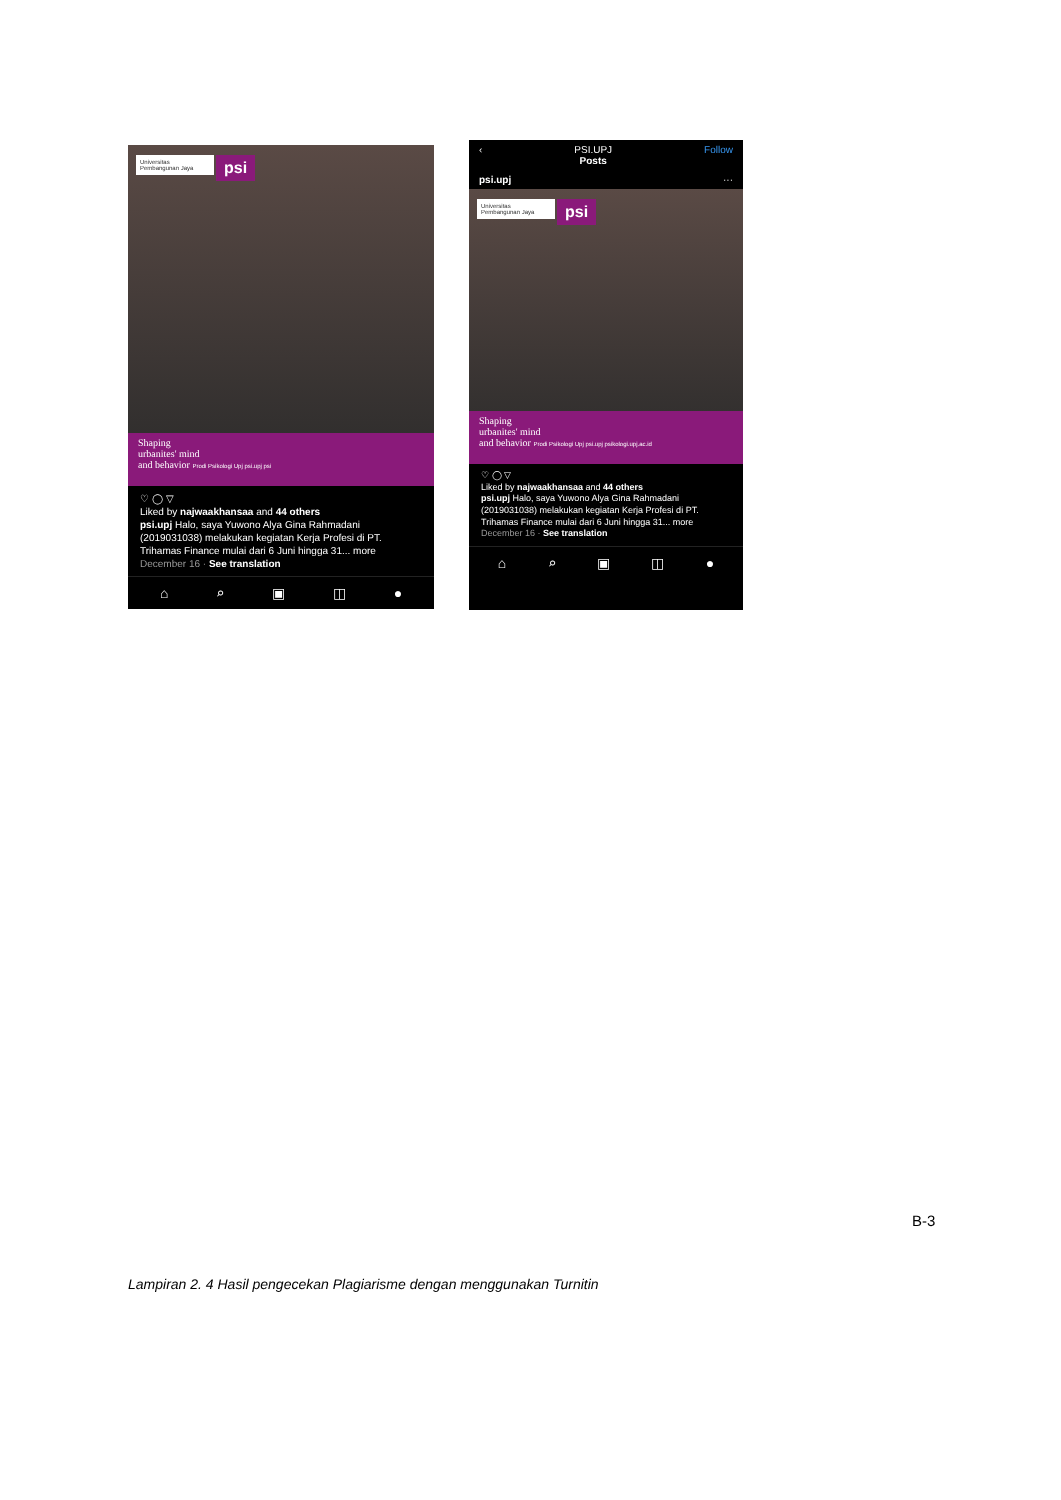Universitas Pembangunan Jaya
psi
Shaping
urbanites' mind
and behavior Prodi Psikologi Upj psi.upj psi
♡ ◯ ▽
Liked by najwaakhansaa and 44 others
psi.upj Halo, saya Yuwono Alya Gina Rahmadani (2019031038) melakukan kegiatan Kerja Profesi di PT. Trihamas Finance mulai dari 6 Juni hingga 31... more
December 16 · See translation
⌂ ⌕ ▣ ◫ ●
‹ PSI.UPJ
Posts Follow
psi.upj ···
Universitas Pembangunan Jaya
psi
Shaping
urbanites' mind
and behavior Prodi Psikologi Upj psi.upj psikologi.upj.ac.id
♡ ◯ ▽
Liked by najwaakhansaa and 44 others
psi.upj Halo, saya Yuwono Alya Gina Rahmadani (2019031038) melakukan kegiatan Kerja Profesi di PT. Trihamas Finance mulai dari 6 Juni hingga 31... more
December 16 · See translation
⌂ ⌕ ▣ ◫ ●
B-3
Lampiran 2. 4 Hasil pengecekan Plagiarisme dengan menggunakan Turnitin